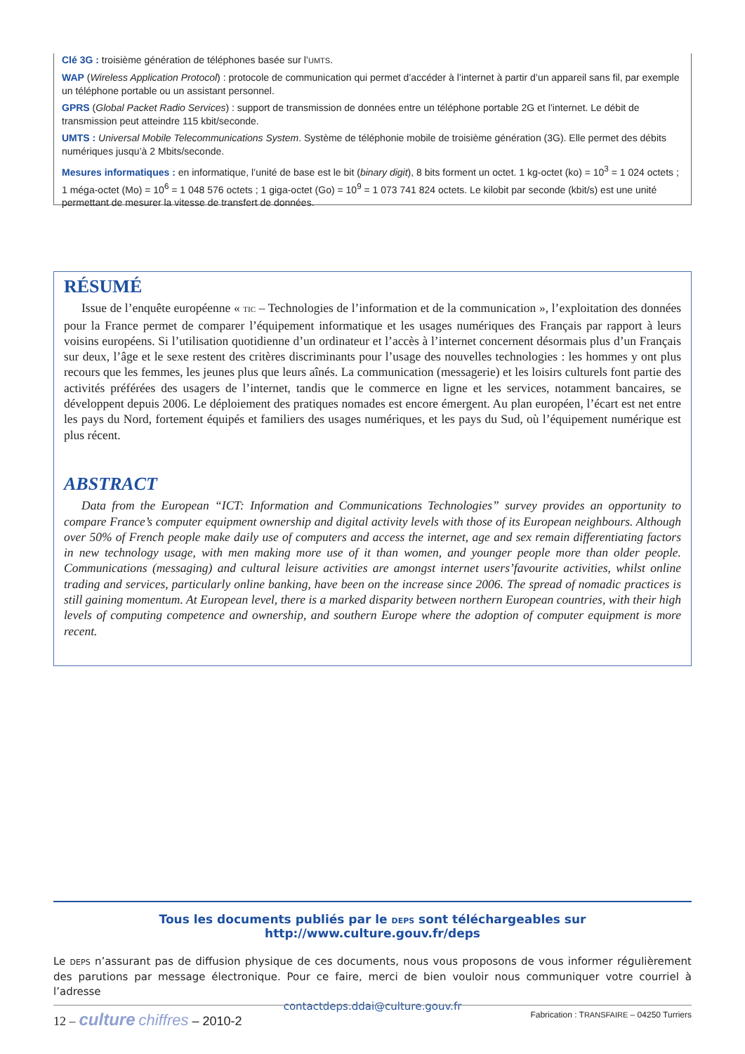Clé 3G : troisième génération de téléphones basée sur l’UMTS.
WAP (Wireless Application Protocol) : protocole de communication qui permet d’accéder à l’internet à partir d’un appareil sans fil, par exemple un téléphone portable ou un assistant personnel.
GPRS (Global Packet Radio Services) : support de transmission de données entre un téléphone portable 2G et l’internet. Le débit de transmission peut atteindre 115 kbit/seconde.
UMTS : Universal Mobile Telecommunications System. Système de téléphonie mobile de troisième génération (3G). Elle permet des débits numériques jusqu’à 2 Mbits/seconde.
Mesures informatiques : en informatique, l’unité de base est le bit (binary digit), 8 bits forment un octet. 1 kg-octet (ko) = 10<sup>3</sup> = 1 024 octets ; 1 méga-octet (Mo) = 10<sup>6</sup> = 1 048 576 octets ; 1 giga-octet (Go) = 10<sup>9</sup> = 1 073 741 824 octets. Le kilobit par seconde (kbit/s) est une unité permettant de mesurer la vitesse de transfert de données.
RÉSUMÉ
Issue de l’enquête européenne « TIC – Technologies de l’information et de la communication », l’exploitation des données pour la France permet de comparer l’équipement informatique et les usages numériques des Français par rapport à leurs voisins européens. Si l’utilisation quotidienne d’un ordinateur et l’accès à l’internet concernent désormais plus d’un Français sur deux, l’âge et le sexe restent des critères discriminants pour l’usage des nouvelles technologies : les hommes y ont plus recours que les femmes, les jeunes plus que leurs aînés. La communication (messagerie) et les loisirs culturels font partie des activités préférées des usagers de l’internet, tandis que le commerce en ligne et les services, notamment bancaires, se développent depuis 2006. Le déploiement des pratiques nomades est encore émergent. Au plan européen, l’écart est net entre les pays du Nord, fortement équipés et familiers des usages numériques, et les pays du Sud, où l’équipement numérique est plus récent.
ABSTRACT
Data from the European “ICT: Information and Communications Technologies” survey provides an opportunity to compare France’s computer equipment ownership and digital activity levels with those of its European neighbours. Although over 50% of French people make daily use of computers and access the internet, age and sex remain differentiating factors in new technology usage, with men making more use of it than women, and younger people more than older people. Communications (messaging) and cultural leisure activities are amongst internet users’favourite activities, whilst online trading and services, particularly online banking, have been on the increase since 2006. The spread of nomadic practices is still gaining momentum. At European level, there is a marked disparity between northern European countries, with their high levels of computing competence and ownership, and southern Europe where the adoption of computer equipment is more recent.
Tous les documents publiés par le DEPS sont téléchargeables sur http://www.culture.gouv.fr/deps
Le DEPS n’assurant pas de diffusion physique de ces documents, nous vous proposons de vous informer régulièrement des parutions par message électronique. Pour ce faire, merci de bien vouloir nous communiquer votre courriel à l’adresse
contactdeps.ddai@culture.gouv.fr
12 – culture chiffres – 2010-2
Fabrication : TRANSFAIRE – 04250 Turriers